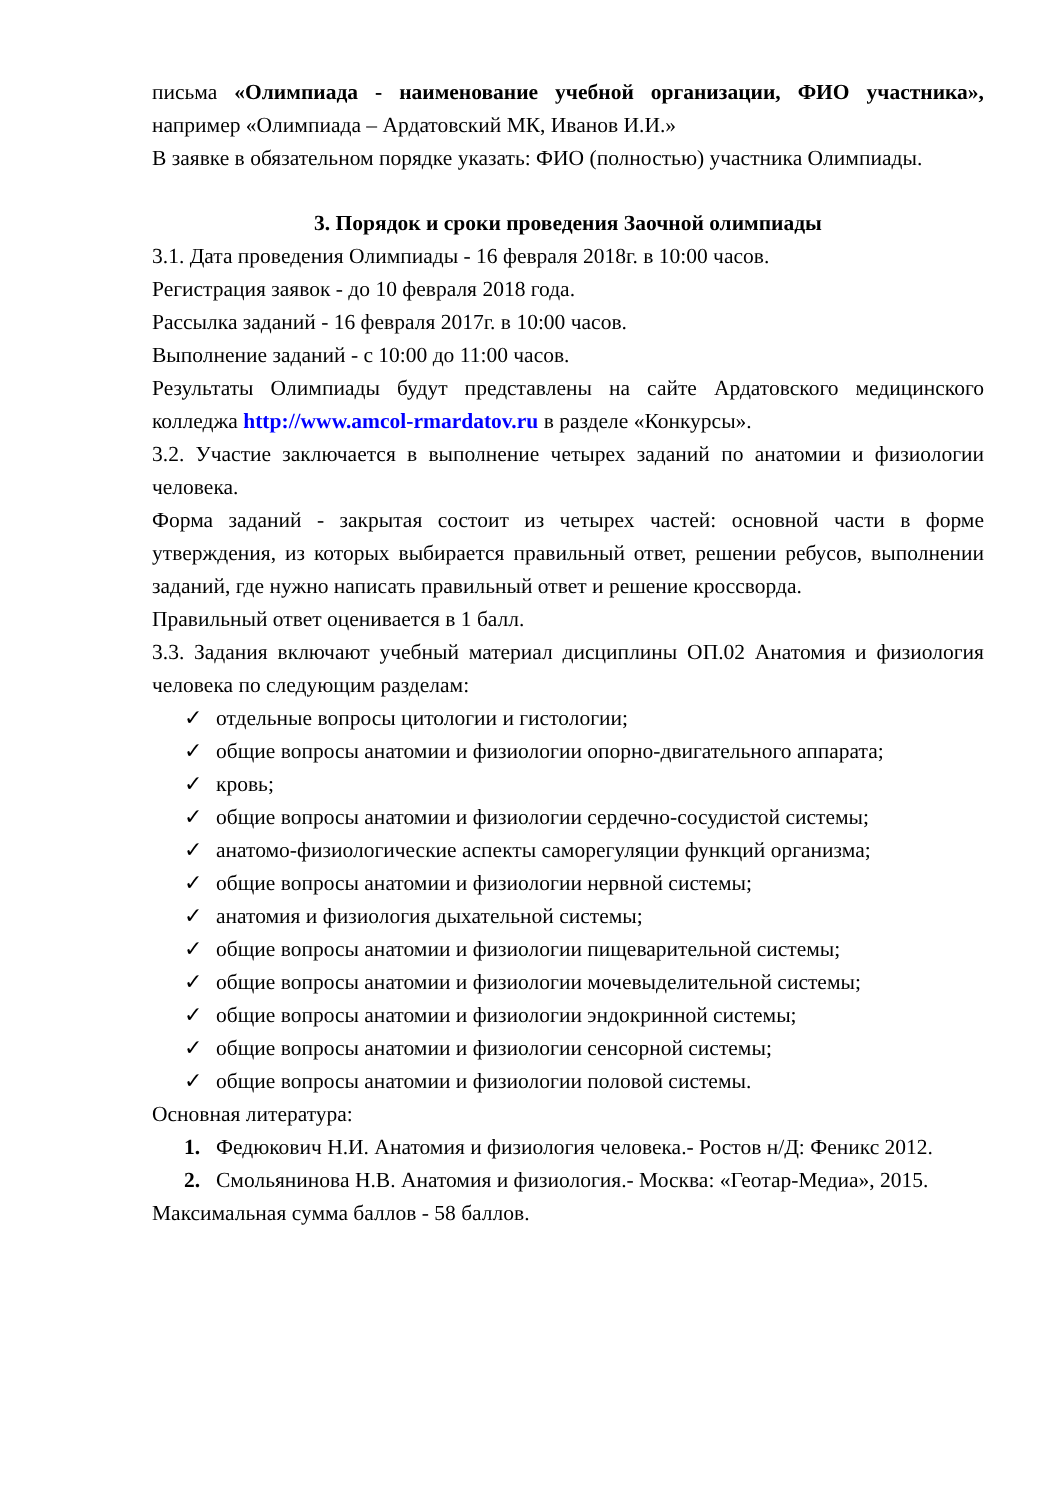письма «Олимпиада - наименование учебной организации, ФИО участника», например «Олимпиада – Ардатовский МК, Иванов И.И.»
В заявке в обязательном порядке указать: ФИО (полностью) участника Олимпиады.
3. Порядок и сроки проведения Заочной олимпиады
3.1. Дата проведения Олимпиады - 16 февраля 2018г. в 10:00 часов.
Регистрация заявок - до 10 февраля 2018 года.
Рассылка заданий - 16 февраля 2017г. в 10:00 часов.
Выполнение заданий - с 10:00 до 11:00 часов.
Результаты Олимпиады будут представлены на сайте Ардатовского медицинского колледжа http://www.amcol-rmardatov.ru в разделе «Конкурсы».
3.2. Участие заключается в выполнение четырех заданий по анатомии и физиологии человека.
Форма заданий - закрытая состоит из четырех частей: основной части в форме утверждения, из которых выбирается правильный ответ, решении ребусов, выполнении заданий, где нужно написать правильный ответ и решение кроссворда.
Правильный ответ оценивается в 1 балл.
3.3. Задания включают учебный материал дисциплины ОП.02 Анатомия и физиология человека по следующим разделам:
✓ отдельные вопросы цитологии и гистологии;
✓ общие вопросы анатомии и физиологии опорно-двигательного аппарата;
✓ кровь;
✓ общие вопросы анатомии и физиологии сердечно-сосудистой системы;
✓ анатомо-физиологические аспекты саморегуляции функций организма;
✓ общие вопросы анатомии и физиологии нервной системы;
✓ анатомия и физиология дыхательной системы;
✓ общие вопросы анатомии и физиологии пищеварительной системы;
✓ общие вопросы анатомии и физиологии мочевыделительной системы;
✓ общие вопросы анатомии и физиологии эндокринной системы;
✓ общие вопросы анатомии и физиологии сенсорной системы;
✓ общие вопросы анатомии и физиологии половой системы.
Основная литература:
1. Федюкович Н.И. Анатомия и физиология человека.- Ростов н/Д: Феникс 2012.
2. Смольянинова Н.В. Анатомия и физиология.- Москва: «Геотар-Медиа», 2015.
Максимальная сумма баллов - 58 баллов.